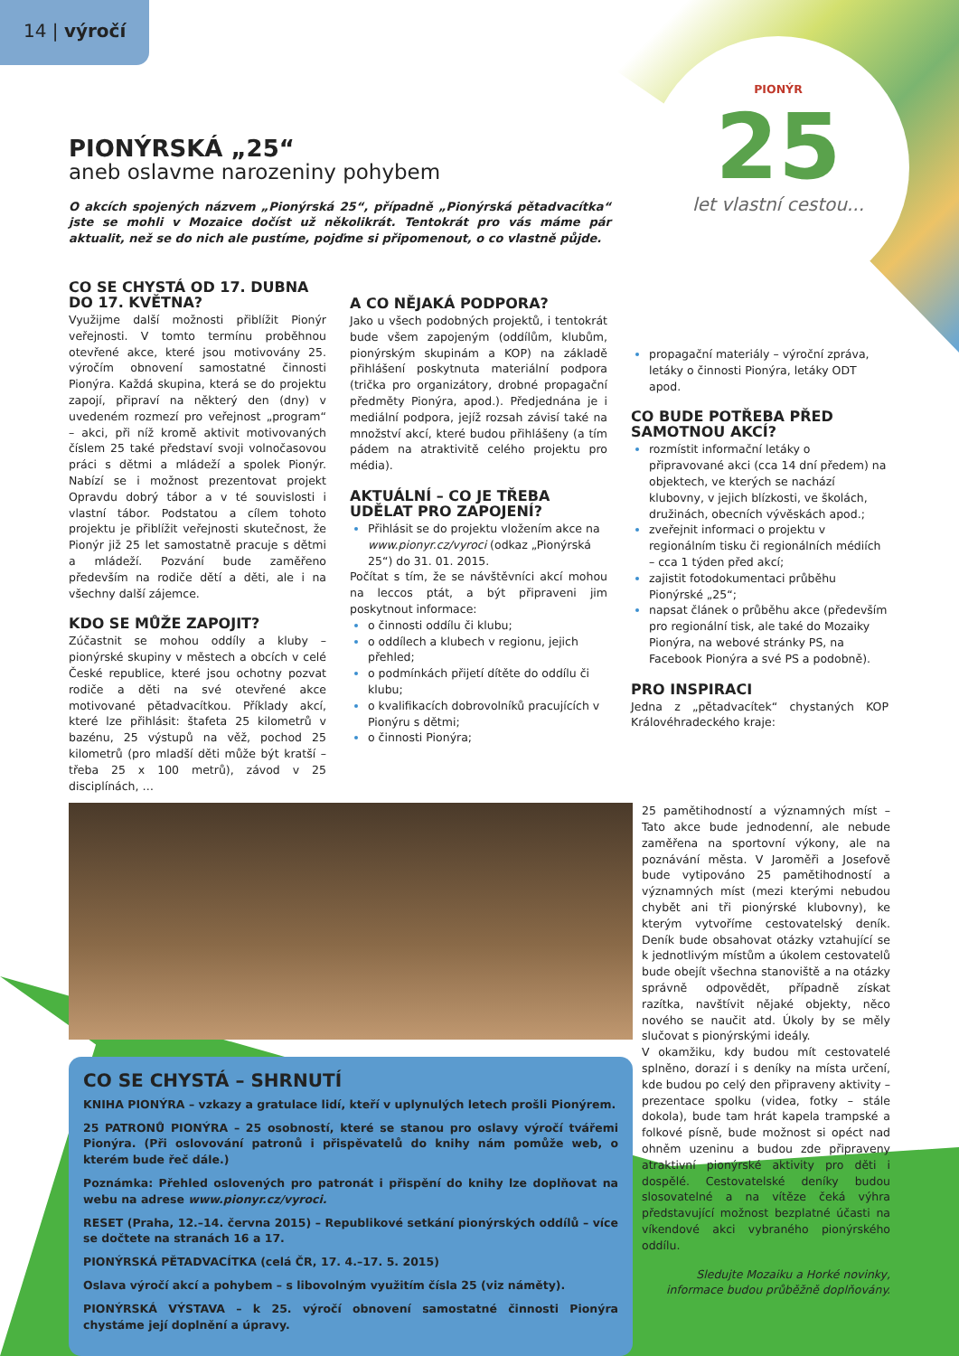14 | výročí
PIONÝR
25
let vlastní cestou...
PIONÝRSKÁ „25“
aneb oslavme narozeniny pohybem
O akcích spojených názvem „Pionýrská 25“, případně „Pionýrská pětadvacítka“ jste se mohli v Mozaice dočíst už několikrát. Tentokrát pro vás máme pár aktualit, než se do nich ale pustíme, pojďme si připomenout, o co vlastně půjde.
CO SE CHYSTÁ OD 17. DUBNA DO 17. KVĚTNA?
Využijme další možnosti přiblížit Pionýr veřejnosti. V tomto termínu proběhnou otevřené akce, které jsou motivovány 25. výročím obnovení samostatné činnosti Pionýra. Každá skupina, která se do projektu zapojí, připraví na některý den (dny) v uvedeném rozmezí pro veřejnost „program“ – akci, při níž kromě aktivit motivovaných číslem 25 také představí svoji volnočasovou práci s dětmi a mládeží a spolek Pionýr. Nabízí se i možnost prezentovat projekt Opravdu dobrý tábor a v té souvislosti i vlastní tábor. Podstatou a cílem tohoto projektu je přiblížit veřejnosti skutečnost, že Pionýr již 25 let samostatně pracuje s dětmi a mládeží. Pozvání bude zaměřeno především na rodiče dětí a děti, ale i na všechny další zájemce.
KDO SE MŮŽE ZAPOJIT?
Zúčastnit se mohou oddíly a kluby – pionýrské skupiny v městech a obcích v celé České republice, které jsou ochotny pozvat rodiče a děti na své otevřené akce motivované pětadvacítkou. Příklady akcí, které lze přihlásit: štafeta 25 kilometrů v bazénu, 25 výstupů na věž, pochod 25 kilometrů (pro mladší děti může být kratší – třeba 25 x 100 metrů), závod v 25 disciplínách, …
A CO NĚJAKÁ PODPORA?
Jako u všech podobných projektů, i tentokrát bude všem zapojeným (oddílům, klubům, pionýrským skupinám a KOP) na základě přihlášení poskytnuta materiální podpora (trička pro organizátory, drobné propagační předměty Pionýra, apod.). Předjednána je i mediální podpora, jejíž rozsah závisí také na množství akcí, které budou přihlášeny (a tím pádem na atraktivitě celého projektu pro média).
AKTUÁLNÍ – CO JE TŘEBA UDĚLAT PRO ZAPOJENÍ?
Přihlásit se do projektu vložením akce na www.pionyr.cz/vyroci (odkaz „Pionýrská 25“) do 31. 01. 2015.
Počítat s tím, že se návštěvníci akcí mohou na leccos ptát, a být připraveni jim poskytnout informace:
o činnosti oddílu či klubu;
o oddílech a klubech v regionu, jejich přehled;
o podmínkách přijetí dítěte do oddílu či klubu;
o kvalifikacích dobrovolníků pracujících v Pionýru s dětmi;
o činnosti Pionýra;
propagační materiály – výroční zpráva, letáky o činnosti Pionýra, letáky ODT apod.
CO BUDE POTŘEBA PŘED SAMOTNOU AKCÍ?
rozmístit informační letáky o připravované akci (cca 14 dní předem) na objektech, ve kterých se nachází klubovny, v jejich blízkosti, ve školách, družinách, obecních vývěskách apod.;
zveřejnit informaci o projektu v regionálním tisku či regionálních médiích – cca 1 týden před akcí;
zajistit fotodokumentaci průběhu Pionýrské „25“;
napsat článek o průběhu akce (především pro regionální tisk, ale také do Mozaiky Pionýra, na webové stránky PS, na Facebook Pionýra a své PS a podobně).
PRO INSPIRACI
Jedna z „pětadvacítek“ chystaných KOP Královéhradeckého kraje:
CO SE CHYSTÁ – SHRNUTÍ
KNIHA PIONÝRA – vzkazy a gratulace lidí, kteří v uplynulých letech prošli Pionýrem.
25 PATRONŮ PIONÝRA – 25 osobností, které se stanou pro oslavy výročí tvářemi Pionýra. (Při oslovování patronů i přispěvatelů do knihy nám pomůže web, o kterém bude řeč dále.)
Poznámka: Přehled oslovených pro patronát i přispění do knihy lze doplňovat na webu na adrese www.pionyr.cz/vyroci.
RESET (Praha, 12.–14. června 2015) – Republikové setkání pionýrských oddílů – více se dočtete na stranách 16 a 17.
PIONÝRSKÁ PĚTADVACÍTKA (celá ČR, 17. 4.–17. 5. 2015)
Oslava výročí akcí a pohybem – s libovolným využitím čísla 25 (viz náměty).
PIONÝRSKÁ VÝSTAVA – k 25. výročí obnovení samostatné činnosti Pionýra chystáme její doplnění a úpravy.
25 pamětihodností a významných míst – Tato akce bude jednodenní, ale nebude zaměřena na sportovní výkony, ale na poznávání města. V Jaroměři a Josefově bude vytipováno 25 pamětihodností a významných míst (mezi kterými nebudou chybět ani tři pionýrské klubovny), ke kterým vytvoříme cestovatelský deník. Deník bude obsahovat otázky vztahující se k jednotlivým místům a úkolem cestovatelů bude obejít všechna stanoviště a na otázky správně odpovědět, případně získat razítka, navštívit nějaké objekty, něco nového se naučit atd. Úkoly by se měly slučovat s pionýrskými ideály.
V okamžiku, kdy budou mít cestovatelé splněno, dorazí i s deníky na místa určení, kde budou po celý den připraveny aktivity – prezentace spolku (videa, fotky – stále dokola), bude tam hrát kapela trampské a folkové písně, bude možnost si opéct nad ohněm uzeninu a budou zde připraveny atraktivní pionýrské aktivity pro děti i dospělé. Cestovatelské deníky budou slosovatelné a na vítěze čeká výhra představující možnost bezplatné účasti na víkendové akci vybraného pionýrského oddílu.
Sledujte Mozaiku a Horké novinky, informace budou průběžně doplňovány.